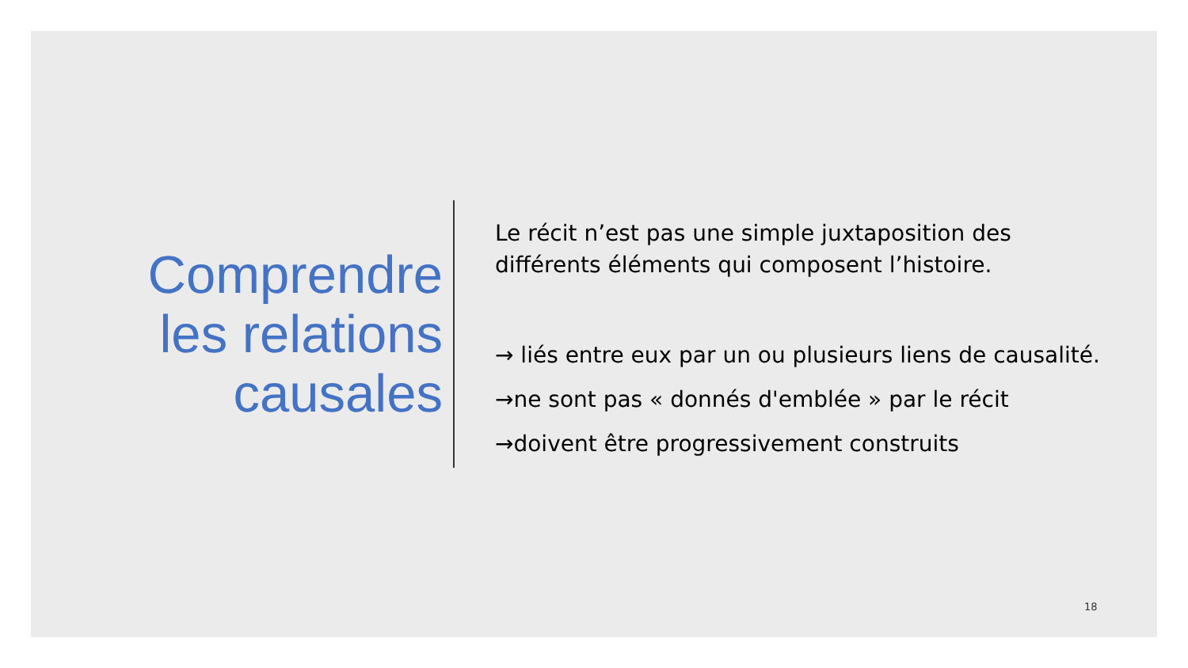Comprendre les relations causales
Le récit n’est pas une simple juxtaposition des différents éléments qui composent l’histoire.
→ liés entre eux par un ou plusieurs liens de causalité.
→ne sont pas « donnés d'emblée » par le récit
→doivent être progressivement construits
18